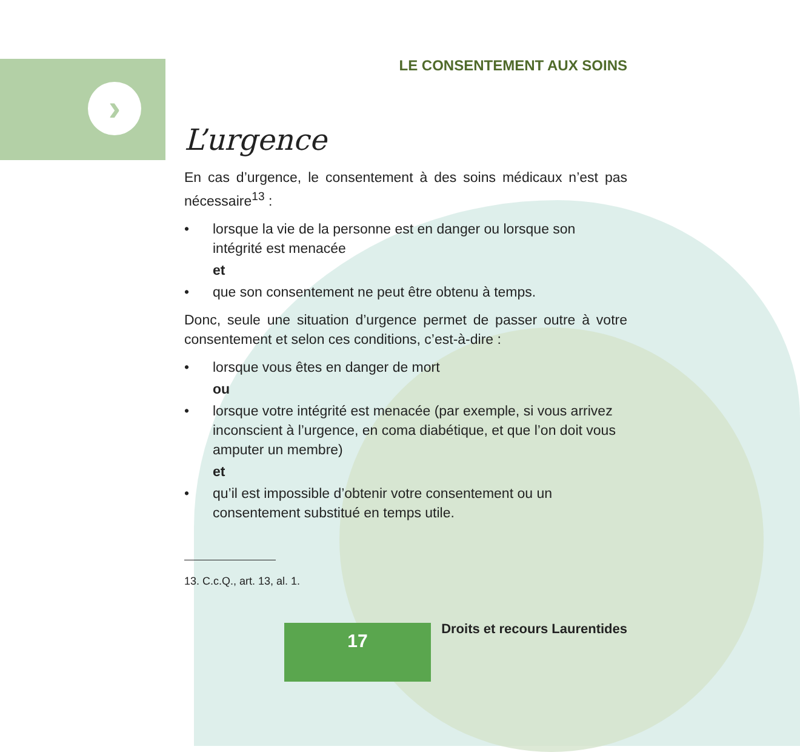›
LE CONSENTEMENT AUX SOINS
L’urgence
En cas d’urgence, le consentement à des soins médicaux n’est pas nécessaire<sup>13</sup> :
• lorsque la vie de la personne est en danger ou lorsque son intégrité est menacée
et
• que son consentement ne peut être obtenu à temps.
Donc, seule une situation d’urgence permet de passer outre à votre consentement et selon ces conditions, c’est-à-dire :
• lorsque vous êtes en danger de mort
ou
• lorsque votre intégrité est menacée (par exemple, si vous arrivez inconscient à l’urgence, en coma diabétique, et que l’on doit vous amputer un membre)
et
• qu’il est impossible d’obtenir votre consentement ou un consentement substitué en temps utile.
13. C.c.Q., art. 13, al. 1.
17 Droits et recours Laurentides